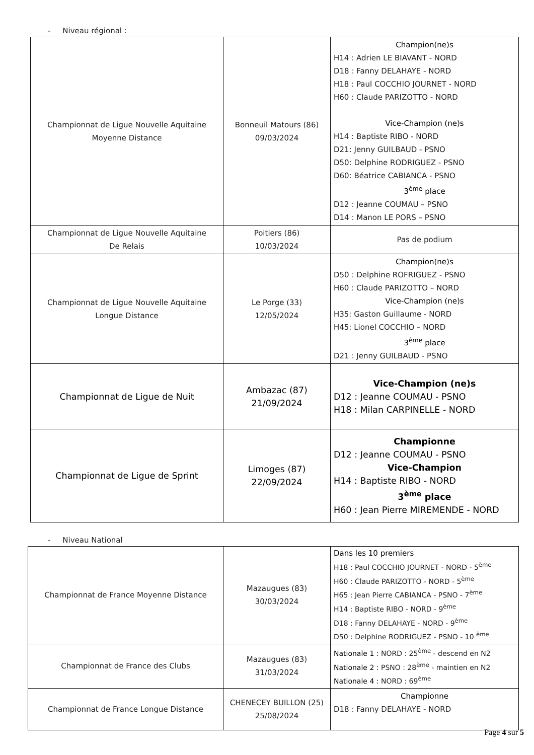- Niveau régional :
| Championnat de Ligue Nouvelle Aquitaine Moyenne Distance | Bonneuil Matours (86) 09/03/2024 | Champion(ne)s H14 : Adrien LE BIAVANT - NORD D18 : Fanny DELAHAYE - NORD H18 : Paul COCCHIO JOURNET - NORD H60 : Claude PARIZOTTO - NORD Vice-Champion (ne)s H14 : Baptiste RIBO - NORD D21: Jenny GUILBAUD - PSNO D50: Delphine RODRIGUEZ - PSNO D60: Béatrice CABIANCA - PSNO 3<sup>ème</sup> place D12 : Jeanne COUMAU – PSNO D14 : Manon LE PORS – PSNO |
| Championnat de Ligue Nouvelle Aquitaine De Relais | Poitiers (86) 10/03/2024 | Pas de podium |
| Championnat de Ligue Nouvelle Aquitaine Longue Distance | Le Porge (33) 12/05/2024 | Champion(ne)s D50 : Delphine ROFRIGUEZ - PSNO H60 : Claude PARIZOTTO – NORD Vice-Champion (ne)s H35: Gaston Guillaume - NORD H45: Lionel COCCHIO – NORD 3<sup>ème</sup> place D21 : Jenny GUILBAUD - PSNO |
| Championnat de Ligue de Nuit | Ambazac (87) 21/09/2024 | Vice-Champion (ne)s D12 : Jeanne COUMAU - PSNO H18 : Milan CARPINELLE - NORD |
| Championnat de Ligue de Sprint | Limoges (87) 22/09/2024 | Championne D12 : Jeanne COUMAU - PSNO Vice-Champion H14 : Baptiste RIBO - NORD 3<sup>ème</sup> place H60 : Jean Pierre MIREMENDE - NORD |
- Niveau National
| Championnat de France Moyenne Distance | Mazaugues (83) 30/03/2024 | Dans les 10 premiers H18 : Paul COCCHIO JOURNET - NORD - 5<sup>ème</sup> H60 : Claude PARIZOTTO - NORD - 5<sup>ème</sup> H65 : Jean Pierre CABIANCA - PSNO - 7<sup>ème</sup> H14 : Baptiste RIBO - NORD - 9<sup>ème</sup> D18 : Fanny DELAHAYE - NORD - 9<sup>ème</sup> D50 : Delphine RODRIGUEZ - PSNO - 10 <sup>ème</sup> |
| Championnat de France des Clubs | Mazaugues (83) 31/03/2024 | Nationale 1 : NORD : 25<sup>ème</sup> - descend en N2 Nationale 2 : PSNO : 28<sup>ème</sup> - maintien en N2 Nationale 4 : NORD : 69<sup>ème</sup> |
| Championnat de France Longue Distance | CHENECEY BUILLON (25) 25/08/2024 | Championne D18 : Fanny DELAHAYE - NORD |
Page 4 sur 5